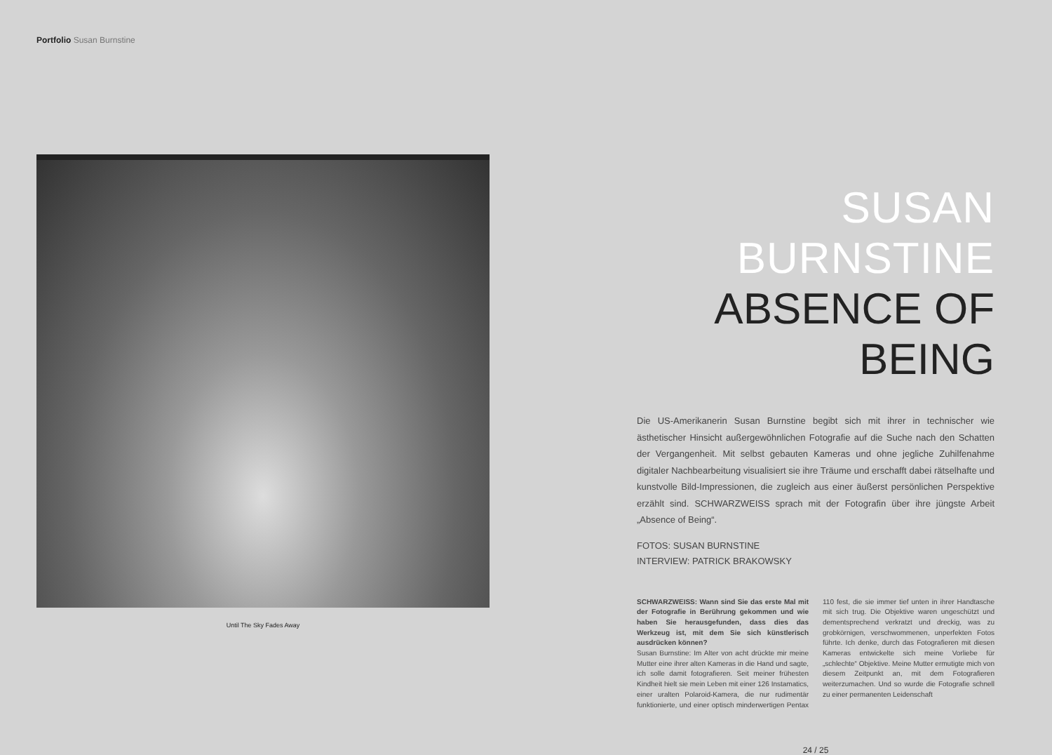Portfolio Susan Burnstine
Until The Sky Fades Away
SUSAN BURNSTINE
ABSENCE OF BEING
Die US-Amerikanerin Susan Burnstine begibt sich mit ihrer in technischer wie ästhetischer Hinsicht außergewöhnlichen Fotografie auf die Suche nach den Schatten der Vergangenheit. Mit selbst gebauten Kameras und ohne jegliche Zuhilfenahme digitaler Nachbearbeitung visualisiert sie ihre Träume und erschafft dabei rätselhafte und kunstvolle Bild-Impressionen, die zugleich aus einer äußerst persönlichen Perspektive erzählt sind. SCHWARZWEISS sprach mit der Fotografin über ihre jüngste Arbeit „Absence of Being“.
FOTOS: SUSAN BURNSTINE
INTERVIEW: PATRICK BRAKOWSKY
SCHWARZWEISS: Wann sind Sie das erste Mal mit der Fotografie in Berührung gekommen und wie haben Sie herausgefunden, dass dies das Werkzeug ist, mit dem Sie sich künstlerisch ausdrücken können?
Susan Burnstine: Im Alter von acht drückte mir meine Mutter eine ihrer alten Kameras in die Hand und sagte, ich solle damit fotografieren. Seit meiner frühesten Kindheit hielt sie mein Leben mit einer 126 Instamatics, einer uralten Polaroid-Kamera, die nur rudimentär funktionierte, und einer optisch minderwertigen Pentax 110 fest, die sie immer tief unten in ihrer Handtasche mit sich trug. Die Objektive waren ungeschützt und dementsprechend verkratzt und dreckig, was zu grobkörnigen, verschwommenen, unperfekten Fotos führte. Ich denke, durch das Fotografieren mit diesen Kameras entwickelte sich meine Vorliebe für „schlechte“ Objektive. Meine Mutter ermutigte mich von diesem Zeitpunkt an, mit dem Fotografieren weiterzumachen. Und so wurde die Fotografie schnell zu einer permanenten Leidenschaft
24 / 25